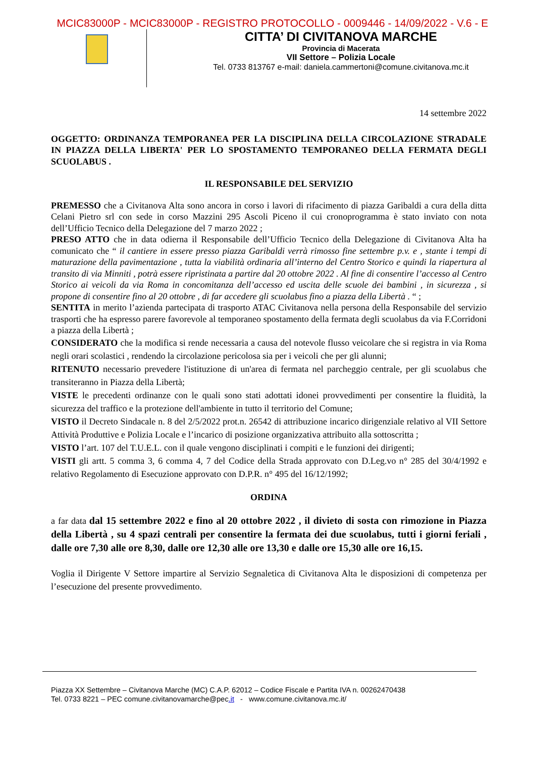MCIC83000P - MCIC83000P - REGISTRO PROTOCOLLO - 0009446 - 14/09/2022 - V.6 - E
CITTA’ DI CIVITANOVA MARCHE
Provincia di Macerata
VII Settore – Polizia Locale
Tel. 0733 813767 e-mail: daniela.cammertoni@comune.civitanova.mc.it
14 settembre 2022
OGGETTO: ORDINANZA TEMPORANEA PER LA DISCIPLINA DELLA CIRCOLAZIONE STRADALE IN PIAZZA DELLA LIBERTA' PER LO SPOSTAMENTO TEMPORANEO DELLA FERMATA DEGLI SCUOLABUS .
IL RESPONSABILE DEL SERVIZIO
PREMESSO che a Civitanova Alta sono ancora in corso i lavori di rifacimento di piazza Garibaldi a cura della ditta Celani Pietro srl con sede in corso Mazzini 295 Ascoli Piceno il cui cronoprogramma è stato inviato con nota dell’Ufficio Tecnico della Delegazione del 7 marzo 2022 ;
PRESO ATTO che in data odierna il Responsabile dell’Ufficio Tecnico della Delegazione di Civitanova Alta ha comunicato che “ il cantiere in essere presso piazza Garibaldi verrà rimosso fine settembre p.v. e , stante i tempi di maturazione della pavimentazione , tutta la viabilità ordinaria all’interno del Centro Storico e quindi la riapertura al transito di via Minniti , potrà essere ripristinata a partire dal 20 ottobre 2022 . Al fine di consentire l’accesso al Centro Storico ai veicoli da via Roma in concomitanza dell’accesso ed uscita delle scuole dei bambini , in sicurezza , si propone di consentire fino al 20 ottobre , di far accedere gli scuolabus fino a piazza della Libertà . “ ;
SENTITA in merito l’azienda partecipata di trasporto ATAC Civitanova nella persona della Responsabile del servizio trasporti che ha espresso parere favorevole al temporaneo spostamento della fermata degli scuolabus da via F.Corridoni a piazza della Libertà ;
CONSIDERATO che la modifica si rende necessaria a causa del notevole flusso veicolare che si registra in via Roma negli orari scolastici , rendendo la circolazione pericolosa sia per i veicoli che per gli alunni;
RITENUTO necessario prevedere l'istituzione di un'area di fermata nel parcheggio centrale, per gli scuolabus che transiteranno in Piazza della Libertà;
VISTE le precedenti ordinanze con le quali sono stati adottati idonei provvedimenti per consentire la fluidità, la sicurezza del traffico e la protezione dell'ambiente in tutto il territorio del Comune;
VISTO il Decreto Sindacale n. 8 del 2/5/2022 prot.n. 26542 di attribuzione incarico dirigenziale relativo al VII Settore Attività Produttive e Polizia Locale e l’incarico di posizione organizzativa attribuito alla sottoscritta ;
VISTO l’art. 107 del T.U.E.L. con il quale vengono disciplinati i compiti e le funzioni dei dirigenti;
VISTI gli artt. 5 comma 3, 6 comma 4, 7 del Codice della Strada approvato con D.Leg.vo n° 285 del 30/4/1992 e relativo Regolamento di Esecuzione approvato con D.P.R. n° 495 del 16/12/1992;
ORDINA
a far data dal 15 settembre 2022 e fino al 20 ottobre 2022 , il divieto di sosta con rimozione in Piazza della Libertà , su 4 spazi centrali per consentire la fermata dei due scuolabus, tutti i giorni feriali , dalle ore 7,30 alle ore 8,30, dalle ore 12,30 alle ore 13,30 e dalle ore 15,30 alle ore 16,15.
Voglia il Dirigente V Settore impartire al Servizio Segnaletica di Civitanova Alta le disposizioni di competenza per l’esecuzione del presente provvedimento.
Piazza XX Settembre – Civitanova Marche (MC) C.A.P. 62012 – Codice Fiscale e Partita IVA n. 00262470438
Tel. 0733 8221 – PEC comune.civitanovamarche@pec.it - www.comune.civitanova.mc.it/